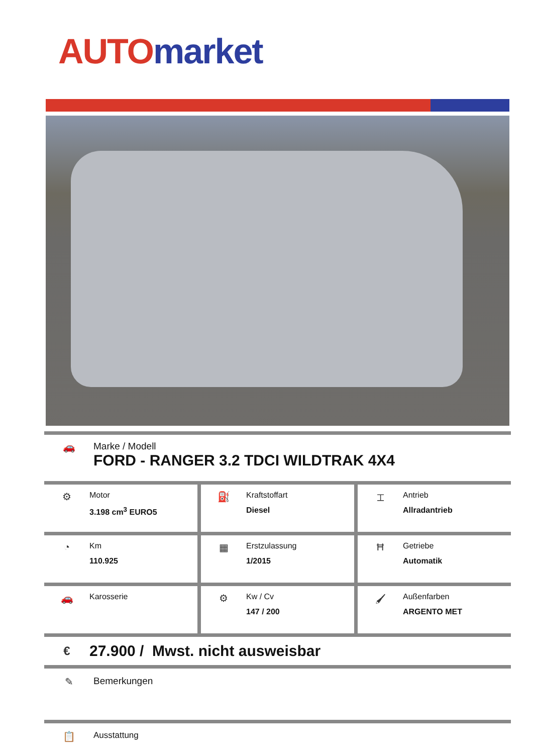AUTO market
🚗 Marke / Modell
FORD - RANGER 3.2 TDCI WILDTRAK 4X4
⚙
Motor
3.198 cm<sup>3</sup> EURO5
⛽
Kraftstoffart
Diesel
⌶
Antrieb
Allradantrieb
◔
Km
110.925
▦
Erstzulassung
1/2015
Ħ
Getriebe
Automatik
🚗
Karosserie
⚙
Kw / Cv
147 / 200
🖌
Außenfarben
ARGENTO MET
€
27.900 / Mwst. nicht ausweisbar
✎ Bemerkungen
📋
Ausstattung